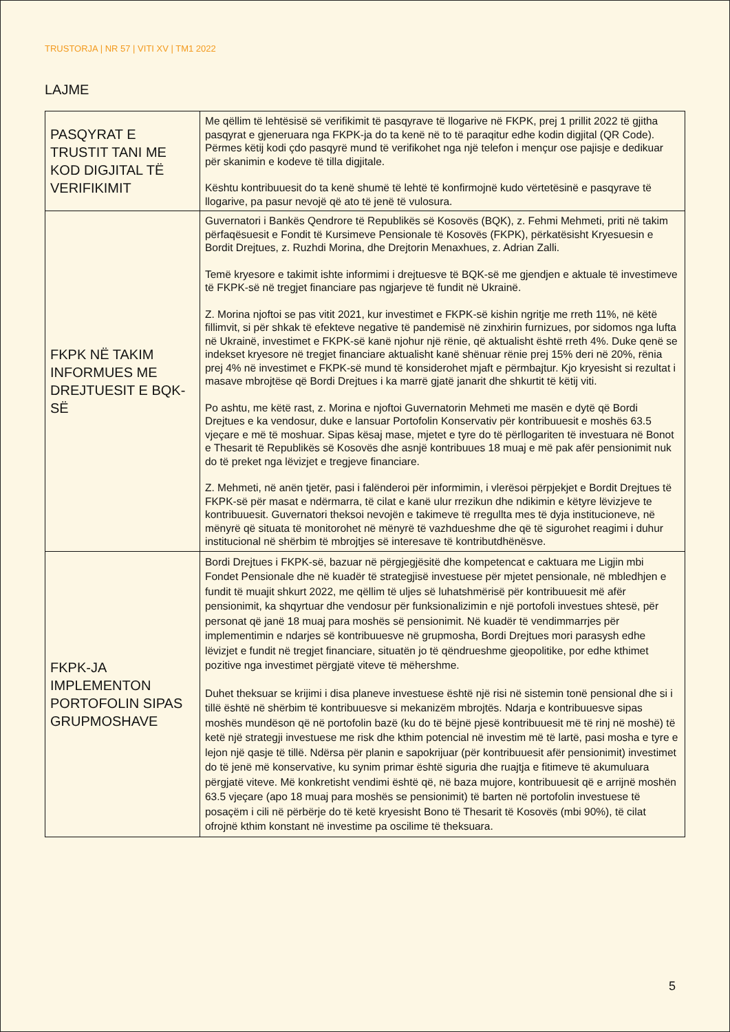TRUSTORJA | NR 57 | VITI XV | TM1 2022
LAJME
| PASQYRAT E TRUSTIT TANI ME KOD DIGJITAL TË VERIFIKIMIT | Me qëllim të lehtësisë së verifikimit të pasqyrave të llogarive në FKPK, prej 1 prillit 2022 të gjitha pasqyrat e gjeneruara nga FKPK-ja do ta kenë në to të paraqitur edhe kodin digjital (QR Code). Përmes këtij kodi çdo pasqyrë mund të verifikohet nga një telefon i mençur ose pajisje e dedikuar për skanimin e kodeve të tilla digjitale. Kështu kontribuuesit do ta kenë shumë të lehtë të konfirmojnë kudo vërtetësinë e pasqyrave të llogarive, pa pasur nevojë që ato të jenë të vulosura. |
| FKPK NË TAKIM INFORMUES ME DREJTUESIT E BQK-SË | Guvernatori i Bankës Qendrore të Republikës së Kosovës (BQK), z. Fehmi Mehmeti, priti në takim përfaqësuesit e Fondit të Kursimeve Pensionale të Kosovës (FKPK), përkatësisht Kryesuesin e Bordit Drejtues, z. Ruzhdi Morina, dhe Drejtorin Menaxhues, z. Adrian Zalli. Temë kryesore e takimit ishte informimi i drejtuesve të BQK-së me gjendjen e aktuale të investimeve të FKPK-së në tregjet financiare pas ngjarjeve të fundit në Ukrainë. Z. Morina njoftoi se pas vitit 2021, kur investimet e FKPK-së kishin ngritje me rreth 11%, në këtë fillimvit, si për shkak të efekteve negative të pandemisë në zinxhirin furnizues, por sidomos nga lufta në Ukrainë, investimet e FKPK-së kanë njohur një rënie, që aktualisht është rreth 4%. Duke qenë se indekset kryesore në tregjet financiare aktualisht kanë shënuar rënie prej 15% deri në 20%, rënia prej 4% në investimet e FKPK-së mund të konsiderohet mjaft e përmbajtur. Kjo kryesisht si rezultat i masave mbrojtëse që Bordi Drejtues i ka marrë gjatë janarit dhe shkurtit të këtij viti. Po ashtu, me këtë rast, z. Morina e njoftoi Guvernatorin Mehmeti me masën e dytë që Bordi Drejtues e ka vendosur, duke e lansuar Portofolin Konservativ për kontribuuesit e moshës 63.5 vjeçare e më të moshuar. Sipas kësaj mase, mjetet e tyre do të përllogariten të investuara në Bonot e Thesarit të Republikës së Kosovës dhe asnjë kontribuues 18 muaj e më pak afër pensionimit nuk do të preket nga lëvizjet e tregjeve financiare. Z. Mehmeti, në anën tjetër, pasi i falënderoi për informimin, i vlerësoi përpjekjet e Bordit Drejtues të FKPK-së për masat e ndërmarra, të cilat e kanë ulur rrezikun dhe ndikimin e këtyre lëvizjeve te kontribuuesit. Guvernatori theksoi nevojën e takimeve të rregullta mes të dyja institucioneve, në mënyrë që situata të monitorohet në mënyrë të vazhdueshme dhe që të sigurohet reagimi i duhur institucional në shërbim të mbrojtjes së interesave të kontributdhënësve. |
| FKPK-JA IMPLEMENTON PORTOFOLIN SIPAS GRUPMOSHAVE | Bordi Drejtues i FKPK-së, bazuar në përgjegjësitë dhe kompetencat e caktuara me Ligjin mbi Fondet Pensionale dhe në kuadër të strategjisë investuese për mjetet pensionale, në mbledhjen e fundit të muajit shkurt 2022, me qëllim të uljes së luhatshmërisë për kontribuuesit më afër pensionimit, ka shqyrtuar dhe vendosur për funksionalizimin e një portofoli investues shtesë, për personat që janë 18 muaj para moshës së pensionimit. Në kuadër të vendimmarrjes për implementimin e ndarjes së kontribuuesve në grupmosha, Bordi Drejtues mori parasysh edhe lëvizjet e fundit në tregjet financiare, situatën jo të qëndrueshme gjeopolitike, por edhe kthimet pozitive nga investimet përgjatë viteve të mëhershme. Duhet theksuar se krijimi i disa planeve investuese është një risi në sistemin tonë pensional dhe si i tillë është në shërbim të kontribuuesve si mekanizëm mbrojtës. Ndarja e kontribuuesve sipas moshës mundëson që në portofolin bazë (ku do të bëjnë pjesë kontribuuesit më të rinj në moshë) të ketë një strategji investuese me risk dhe kthim potencial në investim më të lartë, pasi mosha e tyre e lejon një qasje të tillë. Ndërsa për planin e sapokrijuar (për kontribuuesit afër pensionimit) investimet do të jenë më konservative, ku synim primar është siguria dhe ruajtja e fitimeve të akumuluara përgjatë viteve. Më konkretisht vendimi është që, në baza mujore, kontribuuesit që e arrijnë moshën 63.5 vjeçare (apo 18 muaj para moshës se pensionimit) të barten në portofolin investuese të posaçëm i cili në përbërje do të ketë kryesisht Bono të Thesarit të Kosovës (mbi 90%), të cilat ofrojnë kthim konstant në investime pa oscilime të theksuara. |
5